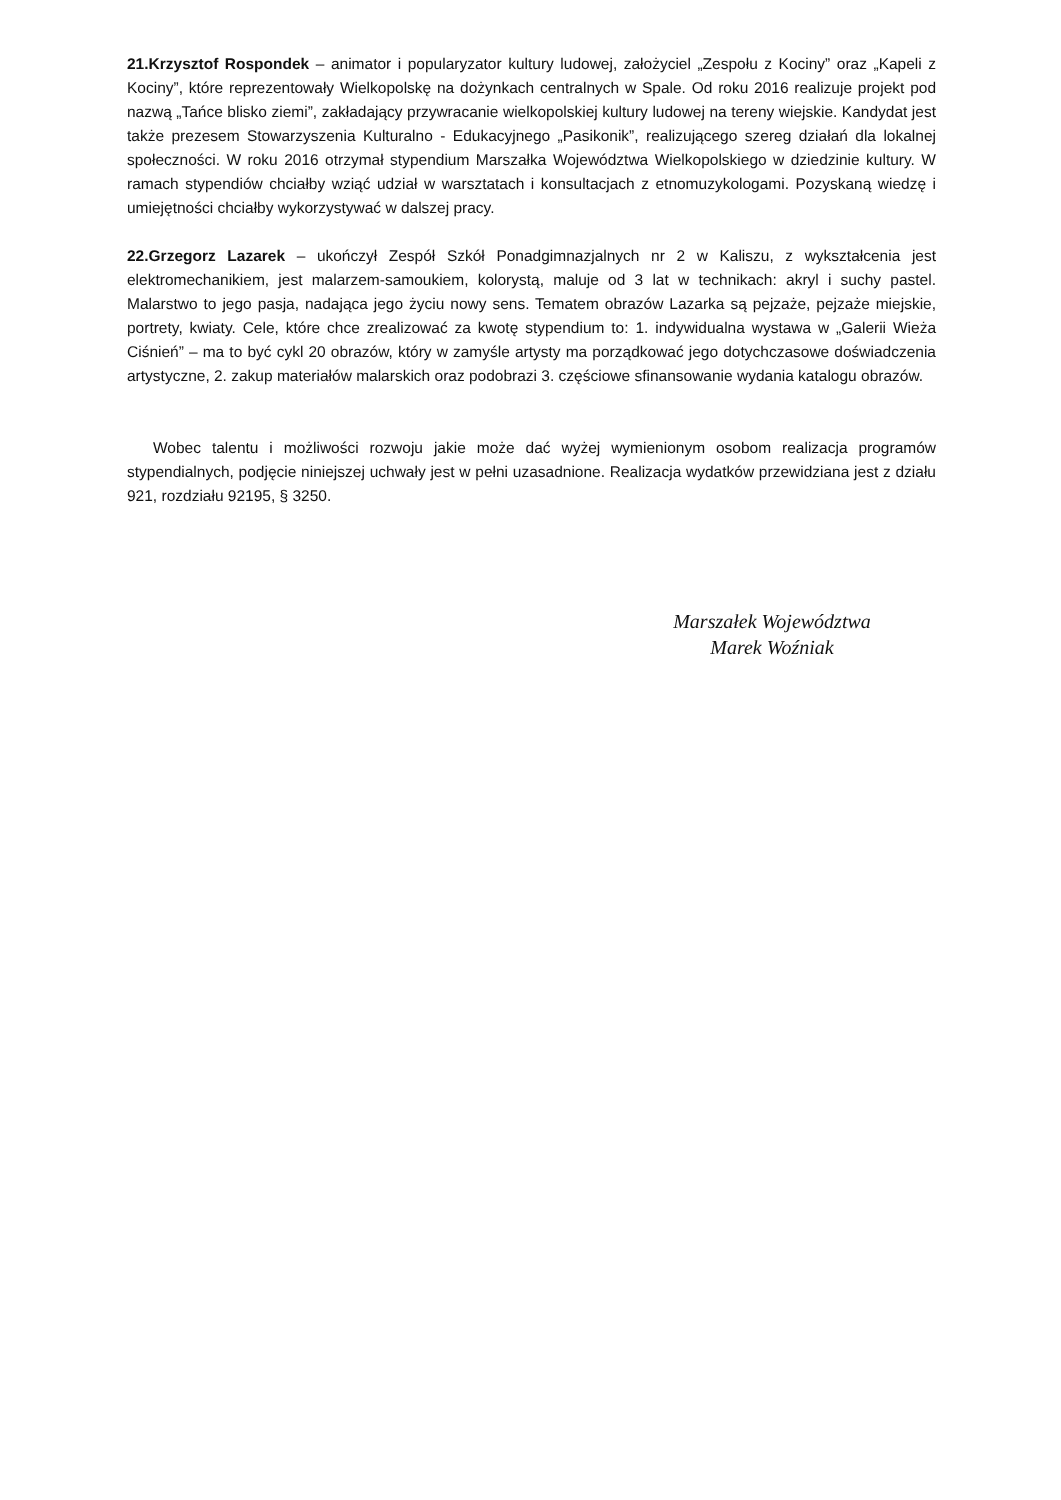21.Krzysztof Rospondek – animator i popularyzator kultury ludowej, założyciel „Zespołu z Kociny” oraz „Kapeli z Kociny”, które reprezentowały Wielkopolskę na dożynkach centralnych w Spale. Od roku 2016 realizuje projekt pod nazwą „Tańce blisko ziemi”, zakładający przywracanie wielkopolskiej kultury ludowej na tereny wiejskie. Kandydat jest także prezesem Stowarzyszenia Kulturalno - Edukacyjnego „Pasikonik”, realizującego szereg działań dla lokalnej społeczności. W roku 2016 otrzymał stypendium Marszałka Województwa Wielkopolskiego w dziedzinie kultury. W ramach stypendiów chciałby wziąć udział w warsztatach i konsultacjach z etnomuzykologami. Pozyskaną wiedzę i umiejętności chciałby wykorzystywać w dalszej pracy.
22.Grzegorz Lazarek – ukończył Zespół Szkół Ponadgimnazjalnych nr 2 w Kaliszu, z wykształcenia jest elektromechanikiem, jest malarzem-samoukiem, kolorystą, maluje od 3 lat w technikach: akryl i suchy pastel. Malarstwo to jego pasja, nadająca jego życiu nowy sens. Tematem obrazów Lazarka są pejzaże, pejzaże miejskie, portrety, kwiaty. Cele, które chce zrealizować za kwotę stypendium to: 1. indywidualna wystawa w „Galerii Wieża Ciśnień” – ma to być cykl 20 obrazów, który w zamyśle artysty ma porządkować jego dotychczasowe doświadczenia artystyczne, 2. zakup materiałów malarskich oraz podobrazi 3. częściowe sfinansowanie wydania katalogu obrazów.
Wobec talentu i możliwości rozwoju jakie może dać wyżej wymienionym osobom realizacja programów stypendialnych, podjęcie niniejszej uchwały jest w pełni uzasadnione. Realizacja wydatków przewidziana jest z działu 921, rozdziału 92195, § 3250.
Marszałek Województwa
Marek Woźniak